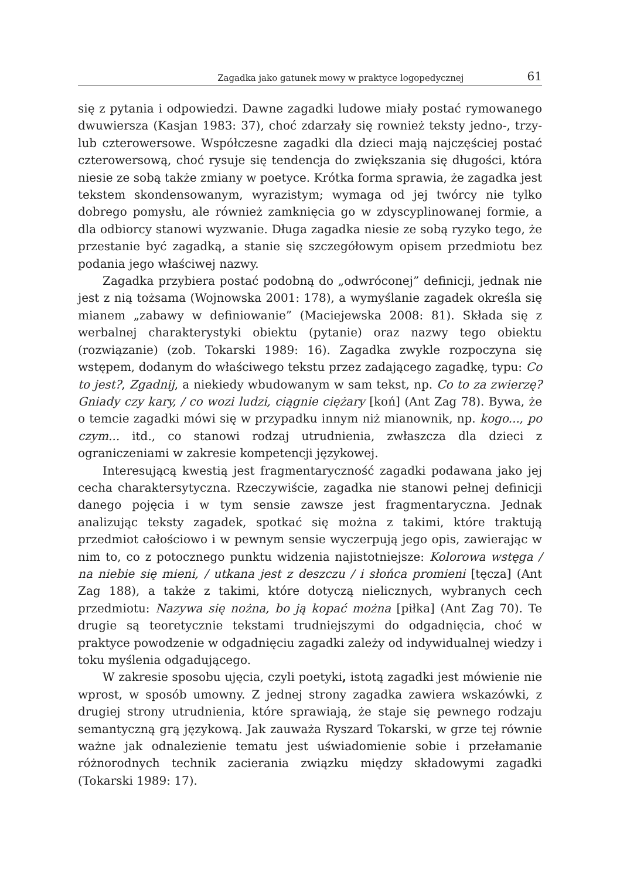Zagadka jako gatunek mowy w praktyce logopedycznej 61
się z pytania i odpowiedzi. Dawne zagadki ludowe miały postać rymowanego dwuwiersza (Kasjan 1983: 37), choć zdarzały się rownież teksty jedno-, trzy- lub czterowersowe. Współczesne zagadki dla dzieci mają najczęściej postać czterowersową, choć rysuje się tendencja do zwiększania się długości, która niesie ze sobą także zmiany w poetyce. Krótka forma sprawia, że zagadka jest tekstem skondensowanym, wyrazistym; wymaga od jej twórcy nie tylko dobrego pomysłu, ale również zamknięcia go w zdyscyplinowanej formie, a dla odbiorcy stanowi wyzwanie. Długa zagadka niesie ze sobą ryzyko tego, że przestanie być zagadką, a stanie się szczegółowym opisem przedmiotu bez podania jego właściwej nazwy.
Zagadka przybiera postać podobną do „odwróconej” definicji, jednak nie jest z nią tożsama (Wojnowska 2001: 178), a wymyślanie zagadek określa się mianem „zabawy w definiowanie” (Maciejewska 2008: 81). Składa się z werbalnej charakterystyki obiektu (pytanie) oraz nazwy tego obiektu (rozwiązanie) (zob. Tokarski 1989: 16). Zagadka zwykle rozpoczyna się wstępem, dodanym do właściwego tekstu przez zadającego zagadkę, typu: Co to jest?, Zgadnij, a niekiedy wbudowanym w sam tekst, np. Co to za zwierzę? Gniady czy kary, / co wozi ludzi, ciągnie ciężary [koń] (Ant Zag 78). Bywa, że o temcie zagadki mówi się w przypadku innym niż mianownik, np. kogo..., po czym... itd., co stanowi rodzaj utrudnienia, zwłaszcza dla dzieci z ograniczeniami w zakresie kompetencji językowej.
Interesującą kwestią jest fragmentaryczność zagadki podawana jako jej cecha charaktersytyczna. Rzeczywiście, zagadka nie stanowi pełnej definicji danego pojęcia i w tym sensie zawsze jest fragmentaryczna. Jednak analizując teksty zagadek, spotkać się można z takimi, które traktują przedmiot całościowo i w pewnym sensie wyczerpują jego opis, zawierając w nim to, co z potocznego punktu widzenia najistotniejsze: Kolorowa wstęga / na niebie się mieni, / utkana jest z deszczu / i słońca promieni [tęcza] (Ant Zag 188), a także z takimi, które dotyczą nielicznych, wybranych cech przedmiotu: Nazywa się nożna, bo ją kopać można [piłka] (Ant Zag 70). Te drugie są teoretycznie tekstami trudniejszymi do odgadnięcia, choć w praktyce powodzenie w odgadnięciu zagadki zależy od indywidualnej wiedzy i toku myślenia odgadującego.
W zakresie sposobu ujęcia, czyli poetyki, istotą zagadki jest mówienie nie wprost, w sposób umowny. Z jednej strony zagadka zawiera wskazówki, z drugiej strony utrudnienia, które sprawiają, że staje się pewnego rodzaju semantyczną grą językową. Jak zauważa Ryszard Tokarski, w grze tej równie ważne jak odnalezienie tematu jest uświadomienie sobie i przełamanie różnorodnych technik zacierania związku między składowymi zagadki (Tokarski 1989: 17).